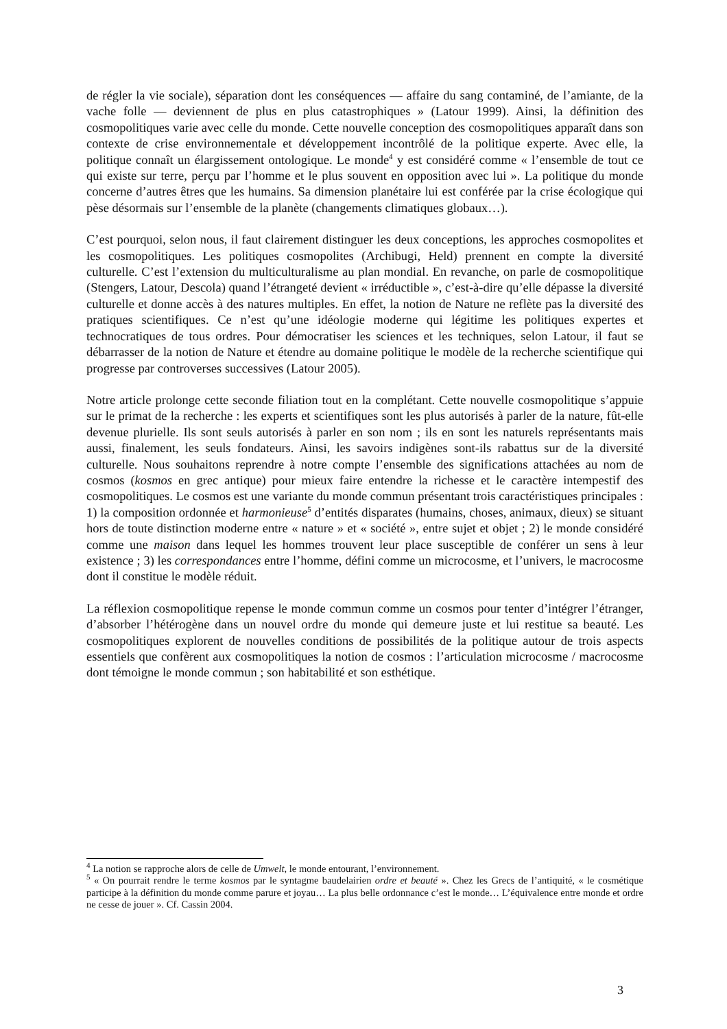de régler la vie sociale), séparation dont les conséquences — affaire du sang contaminé, de l’amiante, de la vache folle — deviennent de plus en plus catastrophiques » (Latour 1999). Ainsi, la définition des cosmopolitiques varie avec celle du monde. Cette nouvelle conception des cosmopolitiques apparaît dans son contexte de crise environnementale et développement incontrôlé de la politique experte. Avec elle, la politique connaît un élargissement ontologique. Le monde<sup>4</sup> y est considéré comme « l’ensemble de tout ce qui existe sur terre, perçu par l’homme et le plus souvent en opposition avec lui ». La politique du monde concerne d’autres êtres que les humains. Sa dimension planétaire lui est conférée par la crise écologique qui pèse désormais sur l’ensemble de la planète (changements climatiques globaux…).
C’est pourquoi, selon nous, il faut clairement distinguer les deux conceptions, les approches cosmopolites et les cosmopolitiques. Les politiques cosmopolites (Archibugi, Held) prennent en compte la diversité culturelle. C’est l’extension du multiculturalisme au plan mondial. En revanche, on parle de cosmopolitique (Stengers, Latour, Descola) quand l’étrangeté devient « irréductible », c’est-à-dire qu’elle dépasse la diversité culturelle et donne accès à des natures multiples. En effet, la notion de Nature ne reflète pas la diversité des pratiques scientifiques. Ce n’est qu’une idéologie moderne qui légitime les politiques expertes et technocratiques de tous ordres. Pour démocratiser les sciences et les techniques, selon Latour, il faut se débarrasser de la notion de Nature et étendre au domaine politique le modèle de la recherche scientifique qui progresse par controverses successives (Latour 2005).
Notre article prolonge cette seconde filiation tout en la complétant. Cette nouvelle cosmopolitique s’appuie sur le primat de la recherche : les experts et scientifiques sont les plus autorisés à parler de la nature, fût-elle devenue plurielle. Ils sont seuls autorisés à parler en son nom ; ils en sont les naturels représentants mais aussi, finalement, les seuls fondateurs. Ainsi, les savoirs indigènes sont-ils rabattus sur de la diversité culturelle. Nous souhaitons reprendre à notre compte l’ensemble des significations attachées au nom de cosmos (kosmos en grec antique) pour mieux faire entendre la richesse et le caractère intempestif des cosmopolitiques. Le cosmos est une variante du monde commun présentant trois caractéristiques principales : 1) la composition ordonnée et harmonieuse<sup>5</sup> d’entités disparates (humains, choses, animaux, dieux) se situant hors de toute distinction moderne entre « nature » et « société », entre sujet et objet ; 2) le monde considéré comme une maison dans lequel les hommes trouvent leur place susceptible de conférer un sens à leur existence ; 3) les correspondances entre l’homme, défini comme un microcosme, et l’univers, le macrocosme dont il constitue le modèle réduit.
La réflexion cosmopolitique repense le monde commun comme un cosmos pour tenter d’intégrer l’étranger, d’absorber l’hétérogène dans un nouvel ordre du monde qui demeure juste et lui restitue sa beauté. Les cosmopolitiques explorent de nouvelles conditions de possibilités de la politique autour de trois aspects essentiels que confèrent aux cosmopolitiques la notion de cosmos : l’articulation microcosme / macrocosme dont témoigne le monde commun ; son habitabilité et son esthétique.
<sup>4</sup> La notion se rapproche alors de celle de Umwelt, le monde entourant, l’environnement.
<sup>5</sup> « On pourrait rendre le terme kosmos par le syntagme baudelairien ordre et beauté ». Chez les Grecs de l’antiquité, « le cosmétique participe à la définition du monde comme parure et joyau… La plus belle ordonnance c’est le monde… L’équivalence entre monde et ordre ne cesse de jouer ». Cf. Cassin 2004.
3